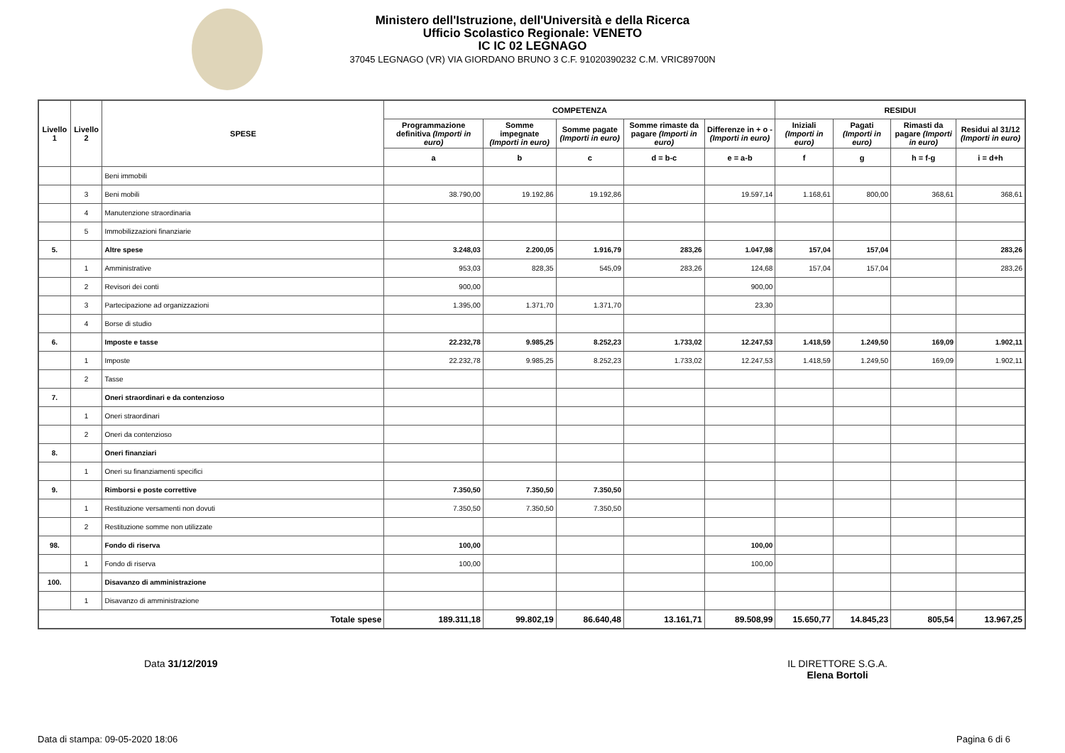Ministero dell'Istruzione, dell'Università e della Ricerca
Ufficio Scolastico Regionale: VENETO
IC IC 02 LEGNAGO
37045 LEGNAGO (VR) VIA GIORDANO BRUNO 3 C.F. 91020390232 C.M. VRIC89700N
| Livello 1 | Livello 2 | SPESE | COMPETENZA | | | | | RESIDUI | | | |
| --- | --- | --- | --- | --- | --- | --- | --- | --- | --- | --- | --- |
| | | | Programmazione definitiva (Importi in euro) | Somme impegnate (Importi in euro) | Somme pagate (Importi in euro) | Somme rimaste da pagare (Importi in euro) | Differenze in + o - (Importi in euro) | Iniziali (Importi in euro) | Pagati (Importi in euro) | Rimasti da pagare (Importi in euro) | Residui al 31/12 (Importi in euro) |
| | | | a | b | c | d = b-c | e = a-b | f | g | h = f-g | i = d+h |
| | | Beni immobili | | | | | | | | | |
| | 3 | Beni mobili | 38.790,00 | 19.192,86 | 19.192,86 | | 19.597,14 | 1.168,61 | 800,00 | 368,61 | 368,61 |
| | 4 | Manutenzione straordinaria | | | | | | | | | |
| | 5 | Immobilizzazioni finanziarie | | | | | | | | | |
| 5. | | Altre spese | 3.248,03 | 2.200,05 | 1.916,79 | 283,26 | 1.047,98 | 157,04 | 157,04 | | 283,26 |
| | 1 | Amministrative | 953,03 | 828,35 | 545,09 | 283,26 | 124,68 | 157,04 | 157,04 | | 283,26 |
| | 2 | Revisori dei conti | 900,00 | | | | 900,00 | | | | |
| | 3 | Partecipazione ad organizzazioni | 1.395,00 | 1.371,70 | 1.371,70 | | 23,30 | | | | |
| | 4 | Borse di studio | | | | | | | | | |
| 6. | | Imposte e tasse | 22.232,78 | 9.985,25 | 8.252,23 | 1.733,02 | 12.247,53 | 1.418,59 | 1.249,50 | 169,09 | 1.902,11 |
| | 1 | Imposte | 22.232,78 | 9.985,25 | 8.252,23 | 1.733,02 | 12.247,53 | 1.418,59 | 1.249,50 | 169,09 | 1.902,11 |
| | 2 | Tasse | | | | | | | | | |
| 7. | | Oneri straordinari e da contenzioso | | | | | | | | | |
| | 1 | Oneri straordinari | | | | | | | | | |
| | 2 | Oneri da contenzioso | | | | | | | | | |
| 8. | | Oneri finanziari | | | | | | | | | |
| | 1 | Oneri su finanziamenti specifici | | | | | | | | | |
| 9. | | Rimborsi e poste correttive | 7.350,50 | 7.350,50 | 7.350,50 | | | | | | |
| | 1 | Restituzione versamenti non dovuti | 7.350,50 | 7.350,50 | 7.350,50 | | | | | | |
| | 2 | Restituzione somme non utilizzate | | | | | | | | | |
| 98. | | Fondo di riserva | 100,00 | | | | 100,00 | | | | |
| | 1 | Fondo di riserva | 100,00 | | | | 100,00 | | | | |
| 100. | | Disavanzo di amministrazione | | | | | | | | | |
| | 1 | Disavanzo di amministrazione | | | | | | | | | |
| Totale spese | | | 189.311,18 | 99.802,19 | 86.640,48 | 13.161,71 | 89.508,99 | 15.650,77 | 14.845,23 | 805,54 | 13.967,25 |
Data 31/12/2019 IL DIRETTORE S.G.A.
Elena Bortoli
Data di stampa: 09-05-2020 18:06
Pagina 6 di 6